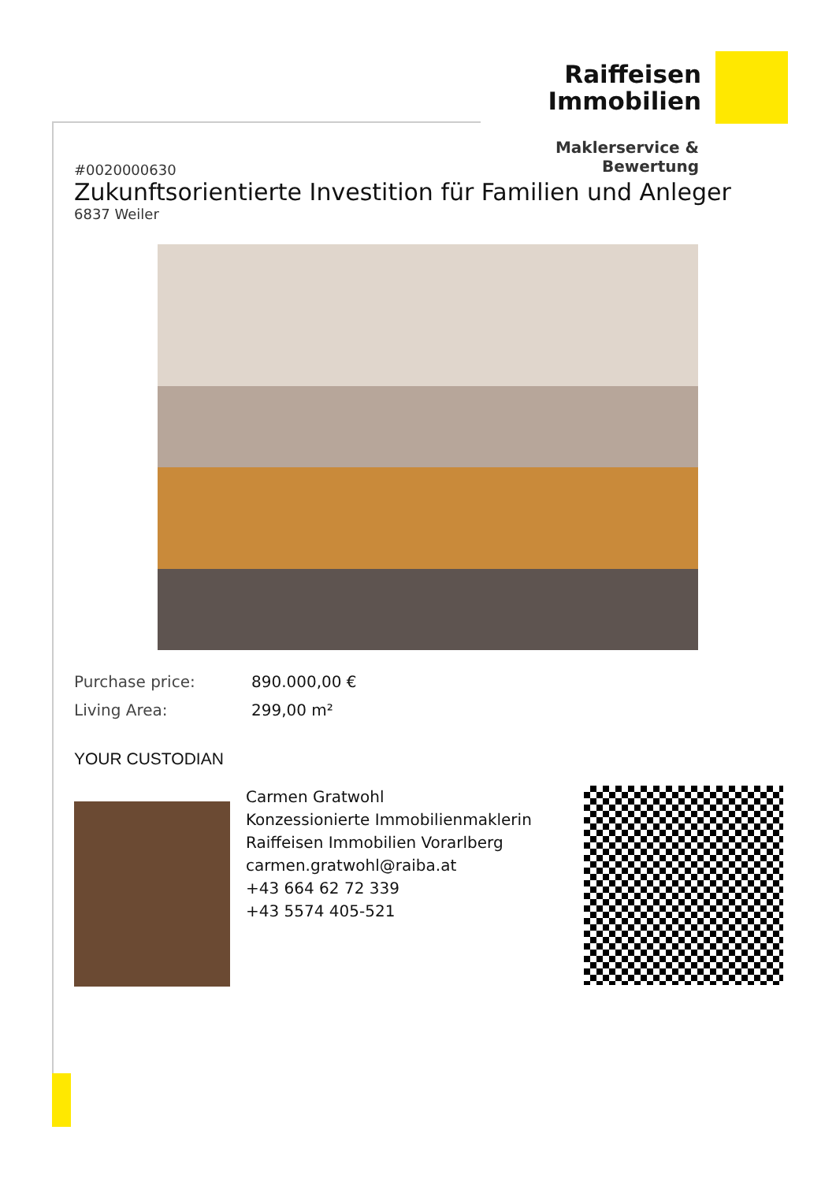Raiffeisen
Immobilien
Maklerservice & Bewertung
#0020000630
Zukunftsorientierte Investition für Familien und Anleger
6837 Weiler
Purchase price: 890.000,00 €
Living Area: 299,00 m²
YOUR CUSTODIAN
Carmen Gratwohl
Konzessionierte Immobilienmaklerin
Raiffeisen Immobilien Vorarlberg
carmen.gratwohl@raiba.at
+43 664 62 72 339
+43 5574 405-521